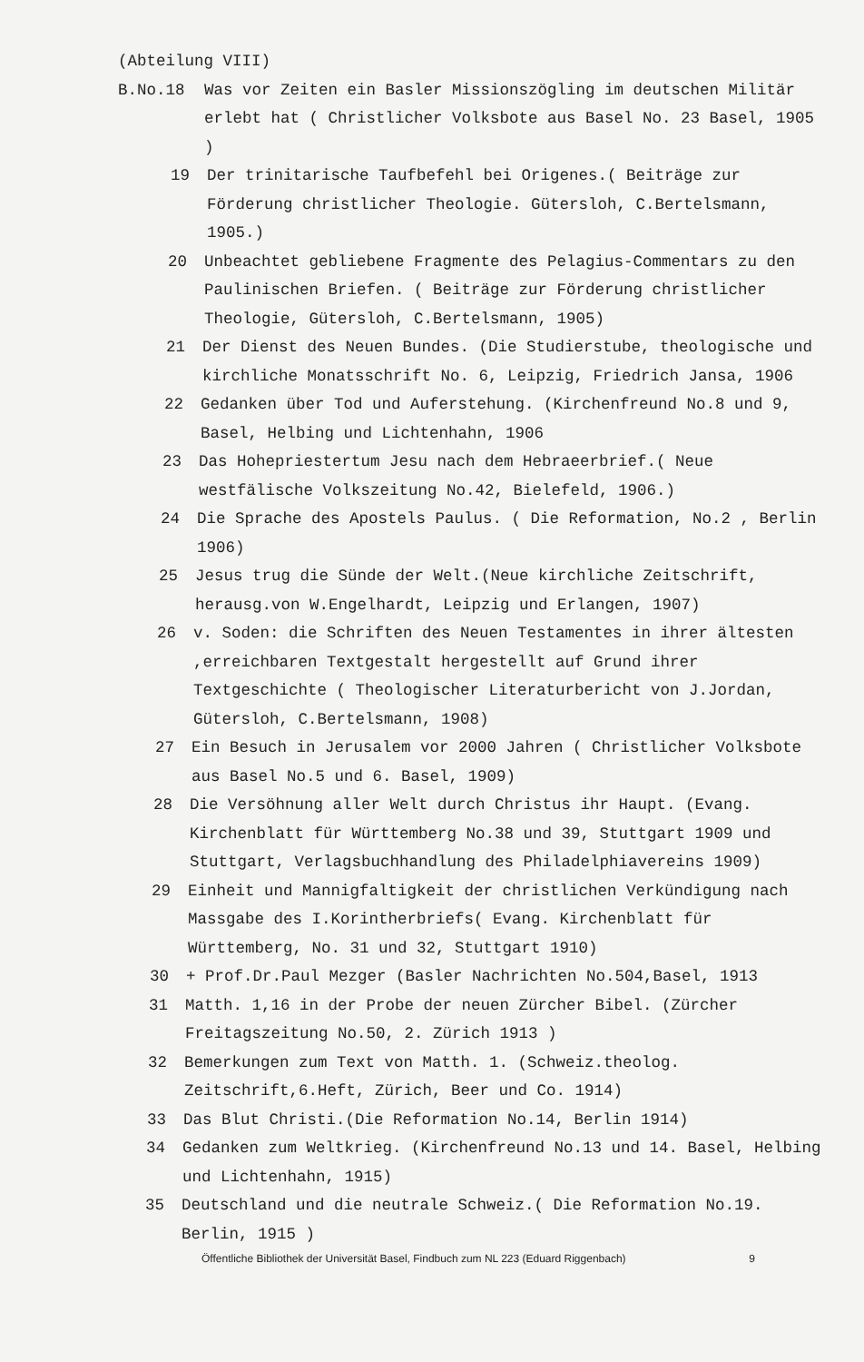(Abteilung VIII)
B.No.18 Was vor Zeiten ein Basler Missionszögling im deutschen Militär erlebt hat ( Christlicher Volksbote aus Basel No. 23 Basel, 1905 )
19 Der trinitarische Taufbefehl bei Origenes.( Beiträge zur Förderung christlicher Theologie. Gütersloh, C.Bertelsmann, 1905.)
20 Unbeachtet gebliebene Fragmente des Pelagius-Commentars zu den Paulinischen Briefen. ( Beiträge zur Förderung christlicher Theologie, Gütersloh, C.Bertelsmann, 1905)
21 Der Dienst des Neuen Bundes. (Die Studierstube, theologische und kirchliche Monatsschrift No. 6, Leipzig, Friedrich Jansa, 1906
22 Gedanken über Tod und Auferstehung. (Kirchenfreund No.8 und 9, Basel, Helbing und Lichtenhahn, 1906
23 Das Hohepriestertum Jesu nach dem Hebraeerbrief.( Neue westfälische Volkszeitung No.42, Bielefeld, 1906.)
24 Die Sprache des Apostels Paulus. ( Die Reformation, No.2 , Berlin 1906)
25 Jesus trug die Sünde der Welt.(Neue kirchliche Zeitschrift, herausg.von W.Engelhardt, Leipzig und Erlangen, 1907)
26 v. Soden: die Schriften des Neuen Testamentes in ihrer ältesten ,erreichbaren Textgestalt hergestellt auf Grund ihrer Textgeschichte ( Theologischer Literaturbericht von J.Jordan, Gütersloh, C.Bertelsmann, 1908)
27 Ein Besuch in Jerusalem vor 2000 Jahren ( Christlicher Volksbote aus Basel No.5 und 6. Basel, 1909)
28 Die Versöhnung aller Welt durch Christus ihr Haupt. (Evang. Kirchenblatt für Württemberg No.38 und 39, Stuttgart 1909 und Stuttgart, Verlagsbuchhandlung des Philadelphiavereins 1909)
29 Einheit und Mannigfaltigkeit der christlichen Verkündigung nach Massgabe des I.Korintherbriefs( Evang. Kirchenblatt für Württemberg, No. 31 und 32, Stuttgart 1910)
30 + Prof.Dr.Paul Mezger (Basler Nachrichten No.504,Basel, 1913
31 Matth. 1,16 in der Probe der neuen Zürcher Bibel. (Zürcher Freitagszeitung No.50, 2. Zürich 1913 )
32 Bemerkungen zum Text von Matth. 1. (Schweiz.theolog. Zeitschrift,6.Heft, Zürich, Beer und Co. 1914)
33 Das Blut Christi.(Die Reformation No.14, Berlin 1914)
34 Gedanken zum Weltkrieg. (Kirchenfreund No.13 und 14. Basel, Helbing und Lichtenhahn, 1915)
35 Deutschland und die neutrale Schweiz.( Die Reformation No.19. Berlin, 1915 )
Öffentliche Bibliothek der Universität Basel, Findbuch zum NL 223 (Eduard Riggenbach) 9